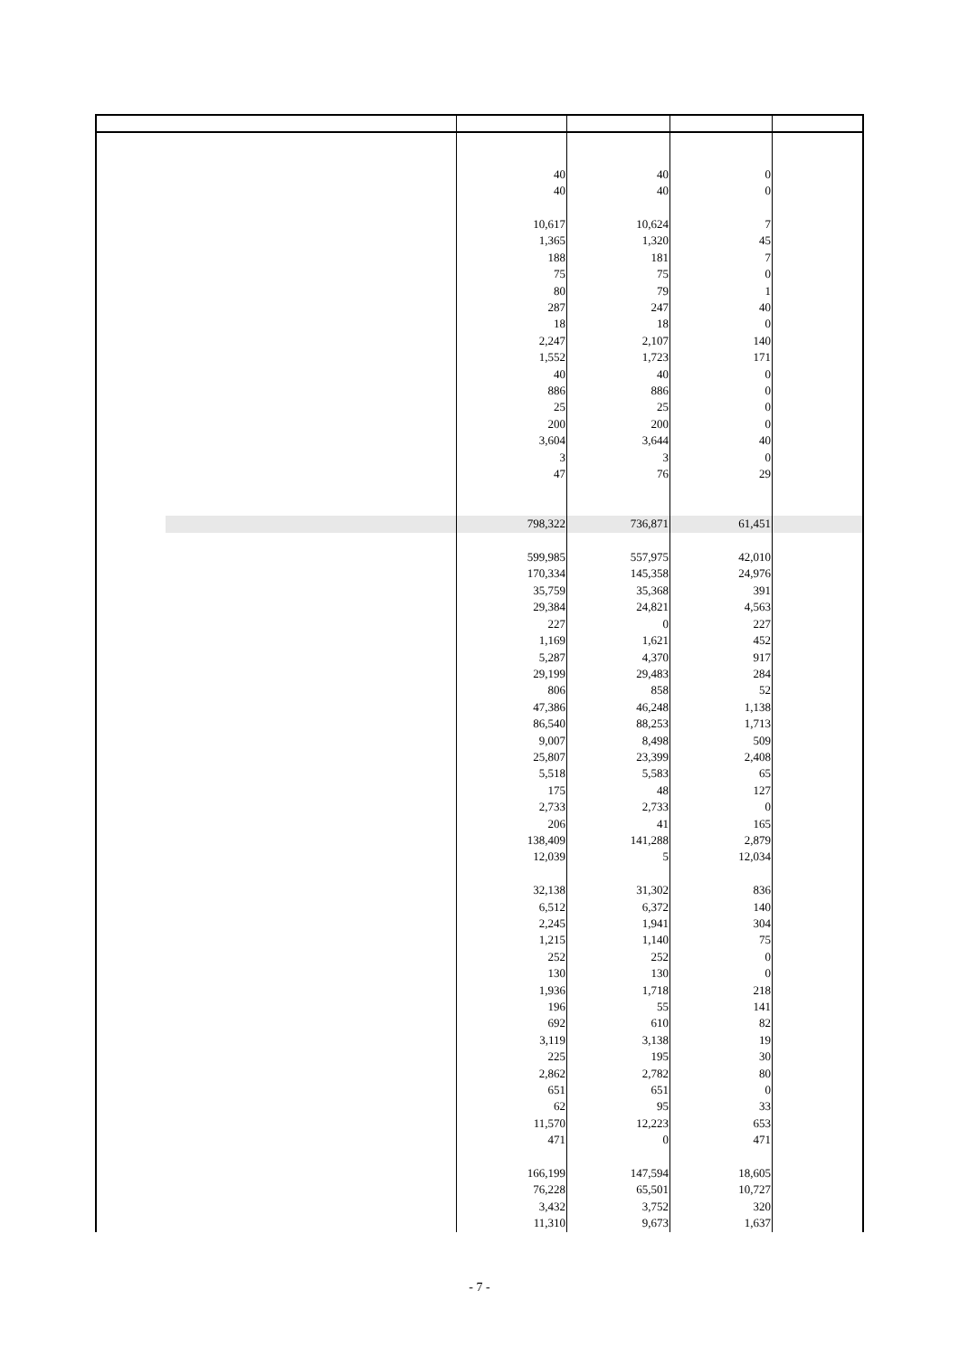| | 40 | 40 | 0 | |
| | 40 | 40 | 0 | |
| | 10,617 | 10,624 | 7 | |
| | 1,365 | 1,320 | 45 | |
| | 188 | 181 | 7 | |
| | 75 | 75 | 0 | |
| | 80 | 79 | 1 | |
| | 287 | 247 | 40 | |
| | 18 | 18 | 0 | |
| | 2,247 | 2,107 | 140 | |
| | 1,552 | 1,723 | 171 | |
| | 40 | 40 | 0 | |
| | 886 | 886 | 0 | |
| | 25 | 25 | 0 | |
| | 200 | 200 | 0 | |
| | 3,604 | 3,644 | 40 | |
| | 3 | 3 | 0 | |
| | 47 | 76 | 29 | |
| | 798,322 | 736,871 | 61,451 | |
| | 599,985 | 557,975 | 42,010 | |
| | 170,334 | 145,358 | 24,976 | |
| | 35,759 | 35,368 | 391 | |
| | 29,384 | 24,821 | 4,563 | |
| | 227 | 0 | 227 | |
| | 1,169 | 1,621 | 452 | |
| | 5,287 | 4,370 | 917 | |
| | 29,199 | 29,483 | 284 | |
| | 806 | 858 | 52 | |
| | 47,386 | 46,248 | 1,138 | |
| | 86,540 | 88,253 | 1,713 | |
| | 9,007 | 8,498 | 509 | |
| | 25,807 | 23,399 | 2,408 | |
| | 5,518 | 5,583 | 65 | |
| | 175 | 48 | 127 | |
| | 2,733 | 2,733 | 0 | |
| | 206 | 41 | 165 | |
| | 138,409 | 141,288 | 2,879 | |
| | 12,039 | 5 | 12,034 | |
| | 32,138 | 31,302 | 836 | |
| | 6,512 | 6,372 | 140 | |
| | 2,245 | 1,941 | 304 | |
| | 1,215 | 1,140 | 75 | |
| | 252 | 252 | 0 | |
| | 130 | 130 | 0 | |
| | 1,936 | 1,718 | 218 | |
| | 196 | 55 | 141 | |
| | 692 | 610 | 82 | |
| | 3,119 | 3,138 | 19 | |
| | 225 | 195 | 30 | |
| | 2,862 | 2,782 | 80 | |
| | 651 | 651 | 0 | |
| | 62 | 95 | 33 | |
| | 11,570 | 12,223 | 653 | |
| | 471 | 0 | 471 | |
| | 166,199 | 147,594 | 18,605 | |
| | 76,228 | 65,501 | 10,727 | |
| | 3,432 | 3,752 | 320 | |
| | 11,310 | 9,673 | 1,637 | |
- 7 -